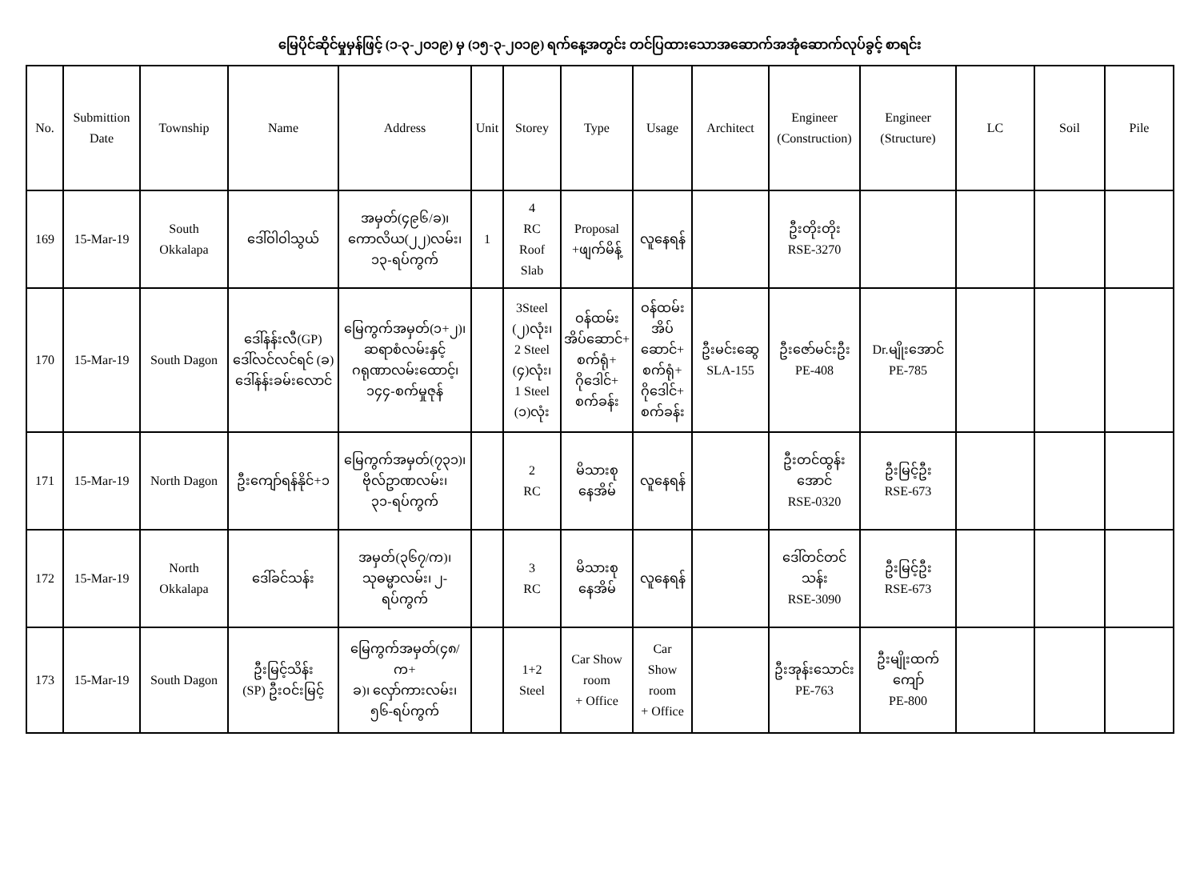မြေပိုင်ဆိုင်မှုမှန်ဖြင့် (၁-၃-၂၀၁၉) မှ (၁၅-၃-၂၀၁၉) ရက်နေ့အတွင်း တင်ပြထားသောအဆောက်အအုံဆောက်လုပ်ခွင့် စာရင်း
| No. | Submittion Date | Township | Name | Address | Unit | Storey | Type | Usage | Architect | Engineer (Construction) | Engineer (Structure) | LC | Soil | Pile |
| --- | --- | --- | --- | --- | --- | --- | --- | --- | --- | --- | --- | --- | --- | --- |
| 169 | 15-Mar-19 | South Okkalapa | ဒေါ်ဝါဝါသွယ် | အမှတ်(၄၉၆/ခ)၊ ကောလိယ(၂၂)လမ်း၊ ၁၃-ရပ်ကွက် | 1 | 4 RC Roof Slab | Proposal +ဖျက်မိန့် | လူနေရန် | | ဦးတိုးတိုး RSE-3270 | | | | |
| 170 | 15-Mar-19 | South Dagon | ဒေါ်နန်းလီ(GP) ဒေါ်လင်လင်ရင် (ခ) ဒေါ်နန်းခမ်းလောင် | မြေကွက်အမှတ်(၁+၂)၊ ဆရာစံလမ်းနှင့် ဂရုဏာလမ်းထောင့်၊ ၁၄၄-စက်မှုဇုန် | | 3Steel (၂)လုံး၊ 2 Steel (၄)လုံး၊ 1 Steel (၁)လုံး | ဝန်ထမ်း အိပ်ဆောင်+ စက်ရုံ+ ဂိုဒေါင်+ စက်ခန်း | ဝန်ထမ်း အိပ် ဆောင်+ စက်ရုံ+ ဂိုဒေါင်+ စက်ခန်း | ဦးမင်းဆွေ SLA-155 | ဦးဇော်မင်းဦး PE-408 | Dr.မျိုးအောင် PE-785 | | | |
| 171 | 15-Mar-19 | North Dagon | ဦးကျော်ရန်နိုင်+၁ | မြေကွက်အမှတ်(၇၃၁)၊ ဗိုလ်ဥာဏလမ်း၊ ၃၁-ရပ်ကွက် | | 2 RC | မိသားစု နေအိမ် | လူနေရန် | | ဦးတင်ထွန်း အောင် RSE-0320 | ဦးမြင့်ဦး RSE-673 | | | |
| 172 | 15-Mar-19 | North Okkalapa | ဒေါ်ခင်သန်း | အမှတ်(၃၆၇/က)၊ သုဓမ္မာလမ်း၊ ၂-ရပ်ကွက် | | 3 RC | မိသားစု နေအိမ် | လူနေရန် | | ဒေါ်တင်တင် သန်း RSE-3090 | ဦးမြင့်ဦး RSE-673 | | | |
| 173 | 15-Mar-19 | South Dagon | ဦးမြင့်သိန်း (SP) ဦးဝင်းမြင့် | မြေကွက်အမှတ်(၄၈/က+ ခ)၊ လှော်ကားလမ်း၊ ၅၆-ရပ်ကွက် | | 1+2 Steel | Car Show room + Office | Car Show room + Office | | ဦးအုန်းသောင်း PE-763 | ဦးမျိုးထက် ကျော် PE-800 | | | |